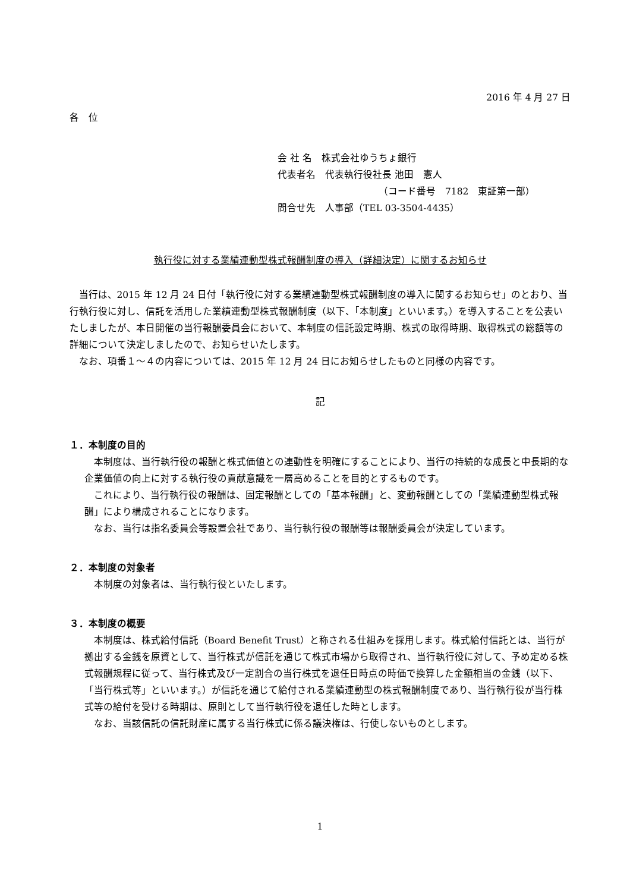2016 年 4 月 27 日
各　位
会 社 名　株式会社ゆうちょ銀行
代表者名　代表執行役社長 池田　憲人
（コード番号　7182　東証第一部）
問合せ先　人事部（TEL 03-3504-4435）
執行役に対する業績連動型株式報酬制度の導入（詳細決定）に関するお知らせ
当行は、2015 年 12 月 24 日付「執行役に対する業績連動型株式報酬制度の導入に関するお知らせ」のとおり、当行執行役に対し、信託を活用した業績連動型株式報酬制度（以下、「本制度」といいます。）を導入することを公表いたしましたが、本日開催の当行報酬委員会において、本制度の信託設定時期、株式の取得時期、取得株式の総額等の詳細について決定しましたので、お知らせいたします。
なお、項番１～４の内容については、2015 年 12 月 24 日にお知らせしたものと同様の内容です。
記
１．本制度の目的
本制度は、当行執行役の報酬と株式価値との連動性を明確にすることにより、当行の持続的な成長と中長期的な企業価値の向上に対する執行役の貢献意識を一層高めることを目的とするものです。
これにより、当行執行役の報酬は、固定報酬としての「基本報酬」と、変動報酬としての「業績連動型株式報酬」により構成されることになります。
なお、当行は指名委員会等設置会社であり、当行執行役の報酬等は報酬委員会が決定しています。
２．本制度の対象者
本制度の対象者は、当行執行役といたします。
３．本制度の概要
本制度は、株式給付信託（Board Benefit Trust）と称される仕組みを採用します。株式給付信託とは、当行が拠出する金銭を原資として、当行株式が信託を通じて株式市場から取得され、当行執行役に対して、予め定める株式報酬規程に従って、当行株式及び一定割合の当行株式を退任日時点の時価で換算した金額相当の金銭（以下、「当行株式等」といいます。）が信託を通じて給付される業績連動型の株式報酬制度であり、当行執行役が当行株式等の給付を受ける時期は、原則として当行執行役を退任した時とします。
なお、当該信託の信託財産に属する当行株式に係る議決権は、行使しないものとします。
1